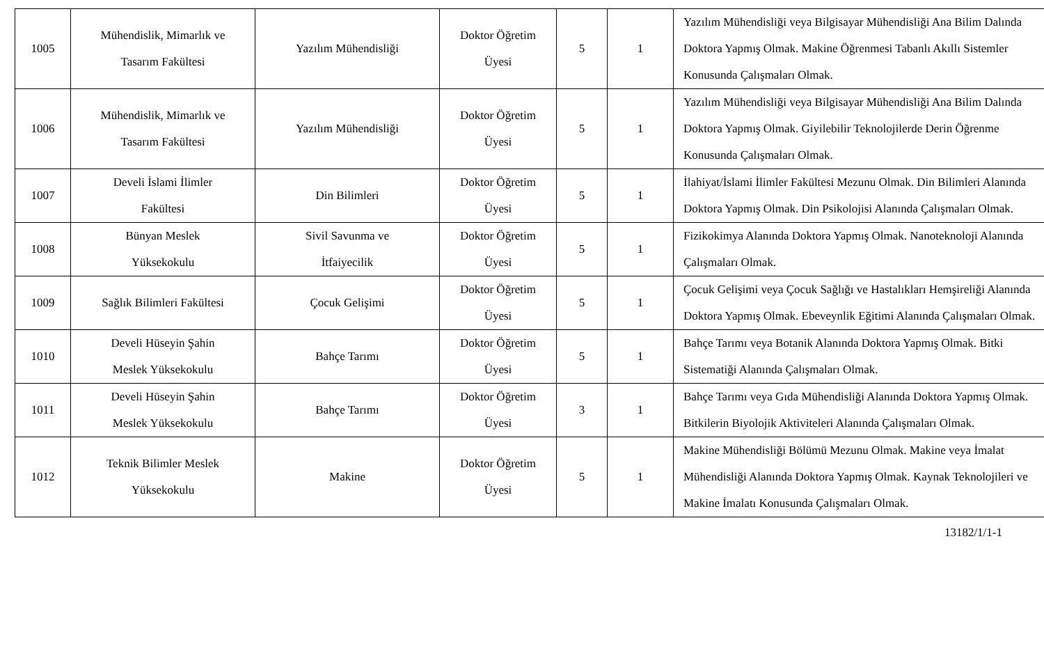| 1005 | Mühendislik, Mimarlık ve Tasarım Fakültesi | Yazılım Mühendisliği | Doktor Öğretim Üyesi | 5 | 1 | Yazılım Mühendisliği veya Bilgisayar Mühendisliği Ana Bilim Dalında Doktora Yapmış Olmak. Makine Öğrenmesi Tabanlı Akıllı Sistemler Konusunda Çalışmaları Olmak. |
| 1006 | Mühendislik, Mimarlık ve Tasarım Fakültesi | Yazılım Mühendisliği | Doktor Öğretim Üyesi | 5 | 1 | Yazılım Mühendisliği veya Bilgisayar Mühendisliği Ana Bilim Dalında Doktora Yapmış Olmak. Giyilebilir Teknolojilerde Derin Öğrenme Konusunda Çalışmaları Olmak. |
| 1007 | Develi İslami İlimler Fakültesi | Din Bilimleri | Doktor Öğretim Üyesi | 5 | 1 | İlahiyat/İslami İlimler Fakültesi Mezunu Olmak. Din Bilimleri Alanında Doktora Yapmış Olmak. Din Psikolojisi Alanında Çalışmaları Olmak. |
| 1008 | Bünyan Meslek Yüksekokulu | Sivil Savunma ve İtfaiyecilik | Doktor Öğretim Üyesi | 5 | 1 | Fizikokimya Alanında Doktora Yapmış Olmak. Nanoteknoloji Alanında Çalışmaları Olmak. |
| 1009 | Sağlık Bilimleri Fakültesi | Çocuk Gelişimi | Doktor Öğretim Üyesi | 5 | 1 | Çocuk Gelişimi veya Çocuk Sağlığı ve Hastalıkları Hemşireliği Alanında Doktora Yapmış Olmak. Ebeveynlik Eğitimi Alanında Çalışmaları Olmak. |
| 1010 | Develi Hüseyin Şahin Meslek Yüksekokulu | Bahçe Tarımı | Doktor Öğretim Üyesi | 5 | 1 | Bahçe Tarımı veya Botanik Alanında Doktora Yapmış Olmak. Bitki Sistematiği Alanında Çalışmaları Olmak. |
| 1011 | Develi Hüseyin Şahin Meslek Yüksekokulu | Bahçe Tarımı | Doktor Öğretim Üyesi | 3 | 1 | Bahçe Tarımı veya Gıda Mühendisliği Alanında Doktora Yapmış Olmak. Bitkilerin Biyolojik Aktiviteleri Alanında Çalışmaları Olmak. |
| 1012 | Teknik Bilimler Meslek Yüksekokulu | Makine | Doktor Öğretim Üyesi | 5 | 1 | Makine Mühendisliği Bölümü Mezunu Olmak. Makine veya İmalat Mühendisliği Alanında Doktora Yapmış Olmak. Kaynak Teknolojileri ve Makine İmalatı Konusunda Çalışmaları Olmak. |
13182/1/1-1